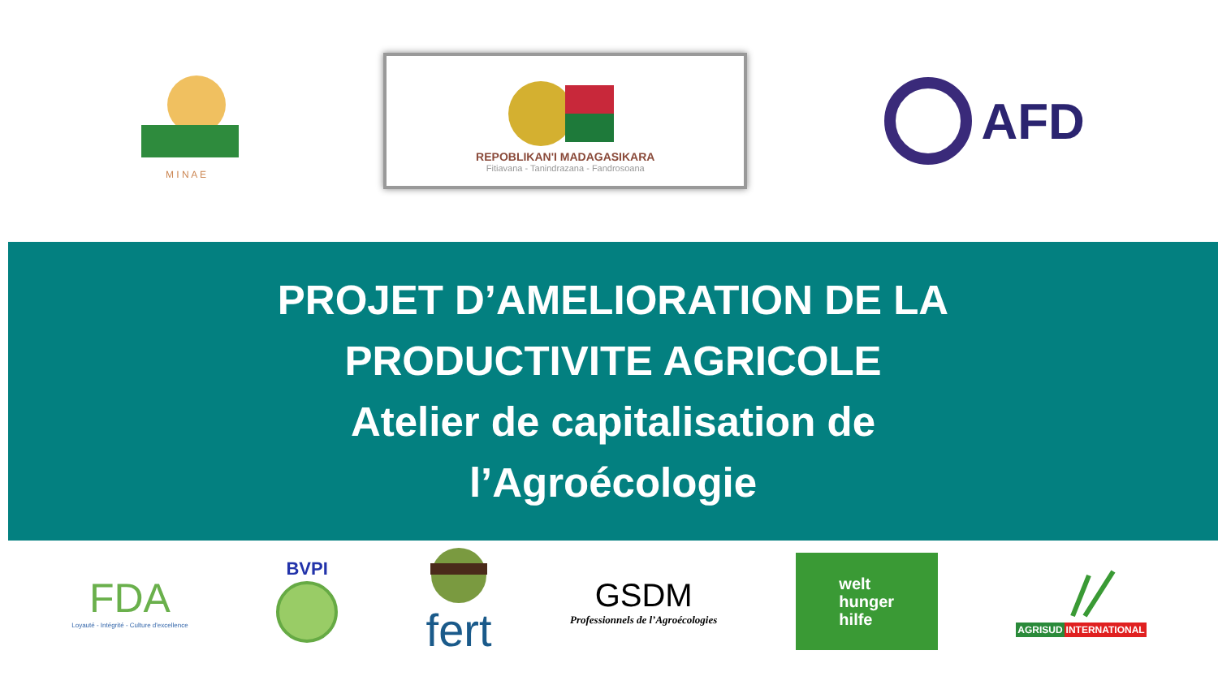M I N A E
REPOBLIKAN'I MADAGASIKARA
Fitiavana - Tanindrazana - Fandrosoana
AFD
PROJET D’AMELIORATION DE LA
PRODUCTIVITE AGRICOLE
Atelier de capitalisation de
l’Agroécologie
FDA
Loyauté - Intégrité - Culture d'excellence
BVPI
fert
GSDM
Professionnels de l’Agroécologies
welt
hunger
hilfe
AGRISUD INTERNATIONAL